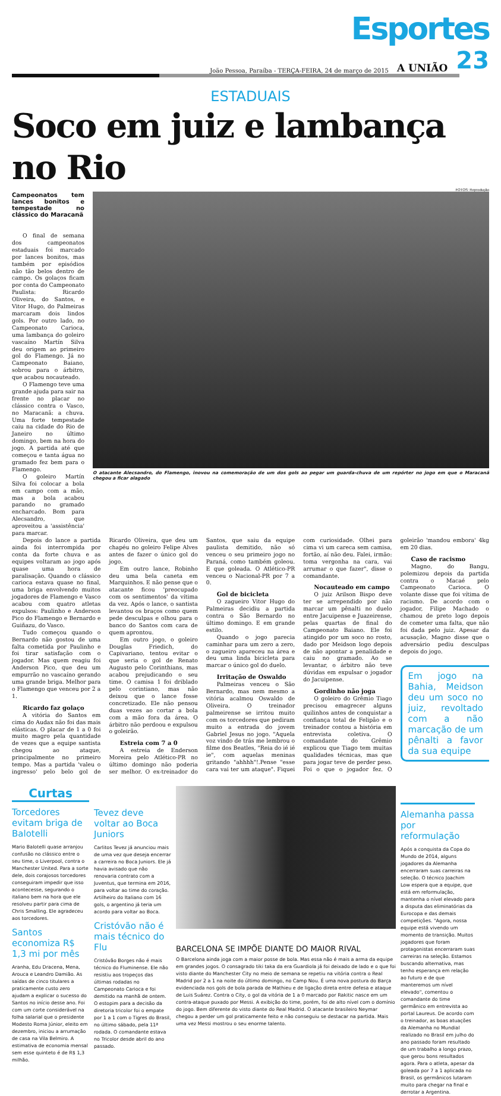Esportes
João Pessoa, Paraíba - TERÇA-FEIRA, 24 de março de 2015 A UNIÃO 23
ESTADUAIS
Soco em juiz e lambança no Rio
FOTOS: Reprodução
Campeonatos tem lances bonitos e tempestade no clássico do Maracanã
O final de semana dos campeonatos estaduais foi marcado por lances bonitos, mas também por episódios não tão belos dentro de campo. Os golaços ficam por conta do Campeonato Paulista: Ricardo Oliveira, do Santos, e Vitor Hugo, do Palmeiras marcaram dois lindos gols. Por outro lado, no Campeonato Carioca, uma lambança do goleiro vascaíno Martín Silva deu origem ao primeiro gol do Flamengo. Já no Campeonato Baiano, sobrou para o árbitro, que acabou nocauteado.
O Flamengo teve uma grande ajuda para sair na frente no placar no clássico contra o Vasco, no Maracanã: a chuva. Uma forte tempestade caiu na cidade do Rio de Janeiro no último domingo, bem na hora do jogo. A partida até que começou e tanta água no gramado fez bem para o Flamengo.
O goleiro Martín Silva foi colocar a bola em campo com a mão, mas a bola acabou parando no gramado encharcado. Bom para Alecsandro, que aproveitou a 'assistência' para marcar.
O atacante Alecsandro, do Flamengo, inovou na comemoração de um dos gols ao pegar um guarda-chuva de um repórter no jogo em que o Maracanã chegou a ficar alagado
Depois do lance a partida ainda foi interrompida por conta da forte chuva e as equipes voltaram ao jogo após quase uma hora de paralisação. Quando o clássico carioca estava quase no final, uma briga envolvendo muitos jogadores de Flamengo e Vasco acabou com quatro atletas expulsos: Paulinho e Anderson Pico do Flamengo e Bernardo e Guiñazu, do Vasco.
Tudo começou quando o Bernardo não gostou de uma falta cometida por Paulinho e foi tirar satisfação com o jogador. Mas quem reagiu foi Anderson Pico, que deu um empurrão no vascaíno gerando uma grande briga. Melhor para o Flamengo que venceu por 2 a 1.
Ricardo faz golaço
A vitória do Santos em cima do Audax não foi das mais elásticas. O placar de 1 a 0 foi muito magro pela quantidade de vezes que a equipe santista chegou ao ataque, principalmente no primeiro tempo. Mas a partida 'valeu o ingresso' pelo belo gol de Ricardo Oliveira, que deu um chapéu no goleiro Felipe Alves antes de fazer o único gol do jogo.
Em outro lance, Robinho deu uma bela caneta em Marquinhos. E não pense que o atacante ficou 'preocupado com os sentimentos' da vítima da vez. Após o lance, o santista levantou os braços como quem pede desculpas e olhou para o banco do Santos com cara de quem aprontou.
Em outro jogo, o goleiro Douglas Friedich, do Capivariano, tentou evitar o que seria o gol de Renato Augusto pelo Corinthians, mas acabou prejudicando o seu time. O camisa 1 foi driblado pelo corintiano, mas não deixou que o lance fosse concretizado. Ele não pensou duas vezes ao cortar a bola com a mão fora da área. O árbitro não perdoou e expulsou o goleirão.
Estreia com 7 a 0
A estreia de Enderson Moreira pelo Atlético-PR no último domingo não poderia ser melhor. O ex-treinador do Santos, que saiu da equipe paulista demitido, não só venceu o seu primeiro jogo no Paraná, como também goleou. E que goleada. O Atlético-PR venceu o Nacional-PR por 7 a 0.
Gol de bicicleta
O zagueiro Vitor Hugo do Palmeiras decidiu a partida contra o São Bernardo no último domingo. E em grande estilo.
Quando o jogo parecia caminhar para um zero a zero, o zagueiro apareceu na área e deu uma linda bicicleta para marcar o único gol do duelo.
Irritação de Oswaldo
Palmeiras venceu o São Bernardo, mas nem mesmo a vitória acalmou Oswaldo de Oliveira. O treinador palmeirense se irritou muito com os torcedores que pediram muito a entrada do jovem Gabriel Jesus no jogo. "Aquela voz vindo de trás me lembrou o filme dos Beatles, "Reia do ié ié ie", com aquelas meninas gritando "ahhhh"!.Pense "esse cara vai ter um ataque". Fiquei com curiosidade. Olhei para cima vi um careca sem camisa, fortão, aí não deu. Falei, irmão: toma vergonha na cara, vai arrumar o que fazer", disse o comandante.
Nocauteado em campo
O juiz Arilson Bispo deve ter se arrependido por não marcar um pênalti no duelo entre Jacuipense e Juazeirense, pelas quartas de final do Campeonato Baiano. Ele foi atingido por um soco no rosto, dado por Meidson logo depois de não apontar a penalidade e caiu no gramado. Ao se levantar, o árbitro não teve dúvidas em expulsar o jogador do Jacuipense.
Gordinho não joga
O goleiro do Grêmio Tiago precisou emagrecer alguns quilinhos antes de conquistar a confiança total de Felipão e o treinador contou a história em entrevista coletiva. O comandante do Grêmio explicou que Tiago tem muitas qualidades técnicas, mas que para jogar teve de perder peso. Foi o que o jogador fez. O goleirão 'mandou embora' 4kg em 20 dias.
Caso de racismo
Magno, do Bangu, polemizou depois da partida contra o Macaé pelo Campeonato Carioca. O volante disse que foi vítima de racismo. De acordo com o jogador, Filipe Machado o chamou de preto logo depois de cometer uma falta, que não foi dada pelo juiz. Apesar da acusação, Magno disse que o adversário pediu desculpas depois do jogo.
Em jogo na Bahia, Meidson deu um soco no juiz, revoltado com a não marcação de um pênalti a favor da sua equipe
Curtas
Torcedores evitam briga de Balotelli
Mario Balotelli quase arranjou confusão no clássico entre o seu time, o Liverpool, contra o Manchester United. Para a sorte dele, dois corajosos torcedores conseguiram impedir que isso acontecesse, segurando o italiano bem na hora que ele resolveu partir para cima de Chris Smalling. Ele agradeceu aos torcedores.
Santos economiza R$ 1,3 mi por mês
Aranha, Edu Dracena, Mena, Arouca e Leandro Damião. As saídas de cinco titulares a praticamente custo zero ajudam a explicar o sucesso do Santos no início desse ano. Foi com um corte considerável na folha salarial que o presidente Modesto Roma Júnior, eleito em dezembro, iniciou a arrumação de casa na Vila Belmiro. A estimativa de economia mensal sem esse quinteto é de R$ 1,3 milhão.
Tevez deve voltar ao Boca Juniors
Carlitos Tevez já anunciou mais de uma vez que deseja encerrar a carreira no Boca Juniors. Ele já havia avisado que não renovaria contrato com a Juventus, que termina em 2016, para voltar ao time do coração. Artilheiro do Italiano com 16 gols, o argentino já teria um acordo para voltar ao Boca.
Cristóvão não é mais técnico do Flu
Cristóvão Borges não é mais técnico do Fluminense. Ele não resistiu aos tropeços das últimas rodadas no Campeonato Carioca e foi demitido na manhã de ontem. O estopim para a decisão da diretoria tricolor foi o empate por 1 a 1 com o Tigres do Brasil, no último sábado, pela 11ª rodada. O comandante estava no Tricolor desde abril do ano passado.
BARCELONA SE IMPÕE DIANTE DO MAIOR RIVAL
O Barcelona ainda joga com a maior posse de bola. Mas essa não é mais a arma da equipe em grandes jogos. O consagrado tiki taka da era Guardiola já foi deixado de lado e o que foi visto diante do Manchester City no meio de semana se repetiu na vitória contra o Real Madrid por 2 a 1 na noite do último domingo, no Camp Nou. É uma nova postura do Barça evidenciada nos gols de bola parada de Mathieu e de ligação direta entre defesa e ataque de Luis Suárez. Contra o City, o gol da vitória de 1 a 0 marcado por Rakitic nasce em um contra-ataque puxado por Messi. A exibição do time, porém, foi de alto nível com o domínio do jogo. Bem diferente do visto diante do Real Madrid. O atacante brasileiro Neymar chegou a perder um gol praticamente feito e não conseguiu se destacar na partida. Mais uma vez Messi mostrou o seu enorme talento.
Alemanha passa por reformulação
Após a conquista da Copa do Mundo de 2014, alguns jogadores da Alemanha encerraram suas carreiras na seleção. O técnico Joachim Low espera que a equipe, que está em reformulação, mantenha o nível elevado para a disputa das eliminatórias da Eurocopa e das demais competições. "Agora, nossa equipe está vivendo um momento de transição. Muitos jogadores que foram protagonistas encerraram suas carreiras na seleção. Estamos buscando alternativa, mas tenho esperança em relação ao futuro e de que manteremos um nível elevado", comentou o comandante do time germânico em entrevista ao portal Laureus. De acordo com o treinador, as boas atuações da Alemanha no Mundial realizado no Brasil em julho do ano passado foram resultado de um trabalho a longo prazo, que gerou bons resultados agora. Para o atleta, apesar da goleada por 7 a 1 aplicada no Brasil, os germânicos lutaram muito para chegar na final e derrotar a Argentina.